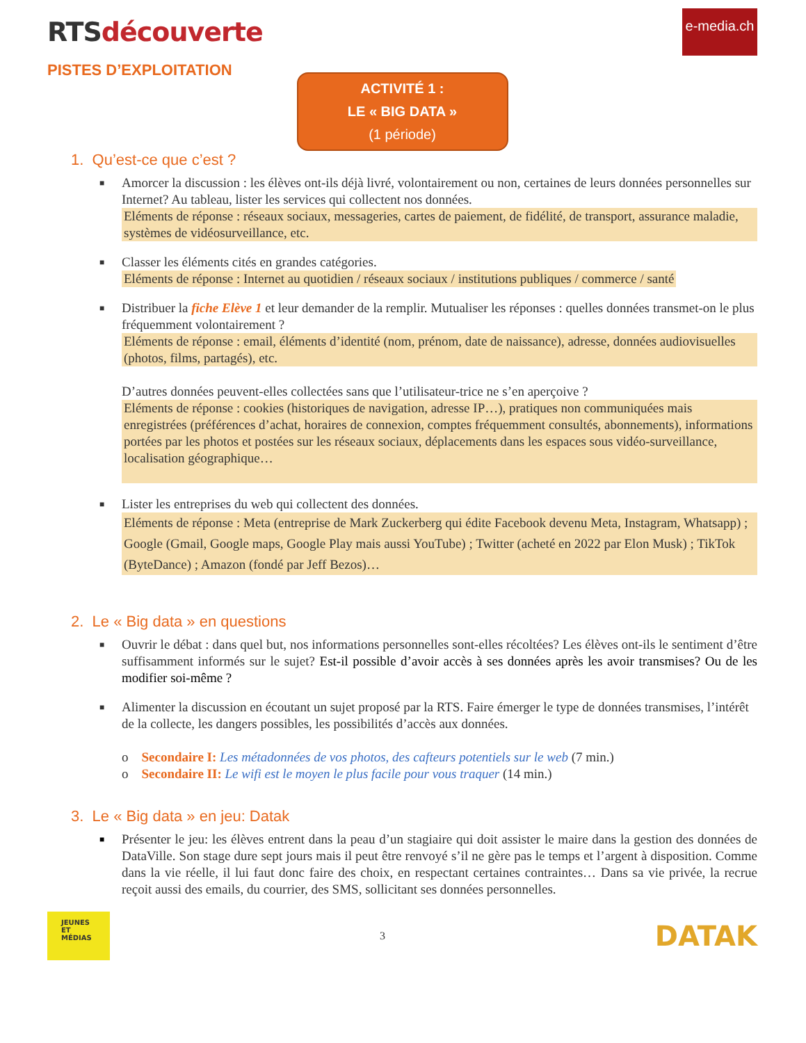RTSdécouverte
e-media.ch
PISTES D’EXPLOITATION
ACTIVITÉ 1 :
LE « BIG DATA »
(1 période)
1. Qu’est-ce que c’est ?
■
Amorcer la discussion : les élèves ont-ils déjà livré, volontairement ou non, certaines de leurs données personnelles sur Internet? Au tableau, lister les services qui collectent nos données.
Eléments de réponse : réseaux sociaux, messageries, cartes de paiement, de fidélité, de transport, assurance maladie, systèmes de vidéosurveillance, etc.
■
Classer les éléments cités en grandes catégories.
Eléments de réponse : Internet au quotidien / réseaux sociaux / institutions publiques / commerce / santé
■
Distribuer la fiche Elève 1 et leur demander de la remplir. Mutualiser les réponses : quelles données transmet-on le plus fréquemment volontairement ?
Eléments de réponse : email, éléments d’identité (nom, prénom, date de naissance), adresse, données audiovisuelles (photos, films, partagés), etc.
D’autres données peuvent-elles collectées sans que l’utilisateur-trice ne s’en aperçoive ?
Eléments de réponse : cookies (historiques de navigation, adresse IP…), pratiques non communiquées mais enregistrées (préférences d’achat, horaires de connexion, comptes fréquemment consultés, abonnements), informations portées par les photos et postées sur les réseaux sociaux, déplacements dans les espaces sous vidéo-surveillance, localisation géographique…
■
Lister les entreprises du web qui collectent des données.
Eléments de réponse : Meta (entreprise de Mark Zuckerberg qui édite Facebook devenu Meta, Instagram, Whatsapp) ; Google (Gmail, Google maps, Google Play mais aussi YouTube) ; Twitter (acheté en 2022 par Elon Musk) ; TikTok (ByteDance) ; Amazon (fondé par Jeff Bezos)…
2. Le « Big data » en questions
■
Ouvrir le débat : dans quel but, nos informations personnelles sont-elles récoltées? Les élèves ont-ils le sentiment d’être suffisamment informés sur le sujet? Est-il possible d’avoir accès à ses données après les avoir transmises? Ou de les modifier soi-même ?
■
Alimenter la discussion en écoutant un sujet proposé par la RTS. Faire émerger le type de données transmises, l’intérêt de la collecte, les dangers possibles, les possibilités d’accès aux données.
o Secondaire I: Les métadonnées de vos photos, des cafteurs potentiels sur le web (7 min.)
o Secondaire II: Le wifi est le moyen le plus facile pour vous traquer (14 min.)
3. Le « Big data » en jeu: Datak
■
Présenter le jeu: les élèves entrent dans la peau d’un stagiaire qui doit assister le maire dans la gestion des données de DataVille. Son stage dure sept jours mais il peut être renvoyé s’il ne gère pas le temps et l’argent à disposition. Comme dans la vie réelle, il lui faut donc faire des choix, en respectant certaines contraintes… Dans sa vie privée, la recrue reçoit aussi des emails, du courrier, des SMS, sollicitant ses données personnelles.
JEUNES
ET
MÉDIAS
3
DATAK